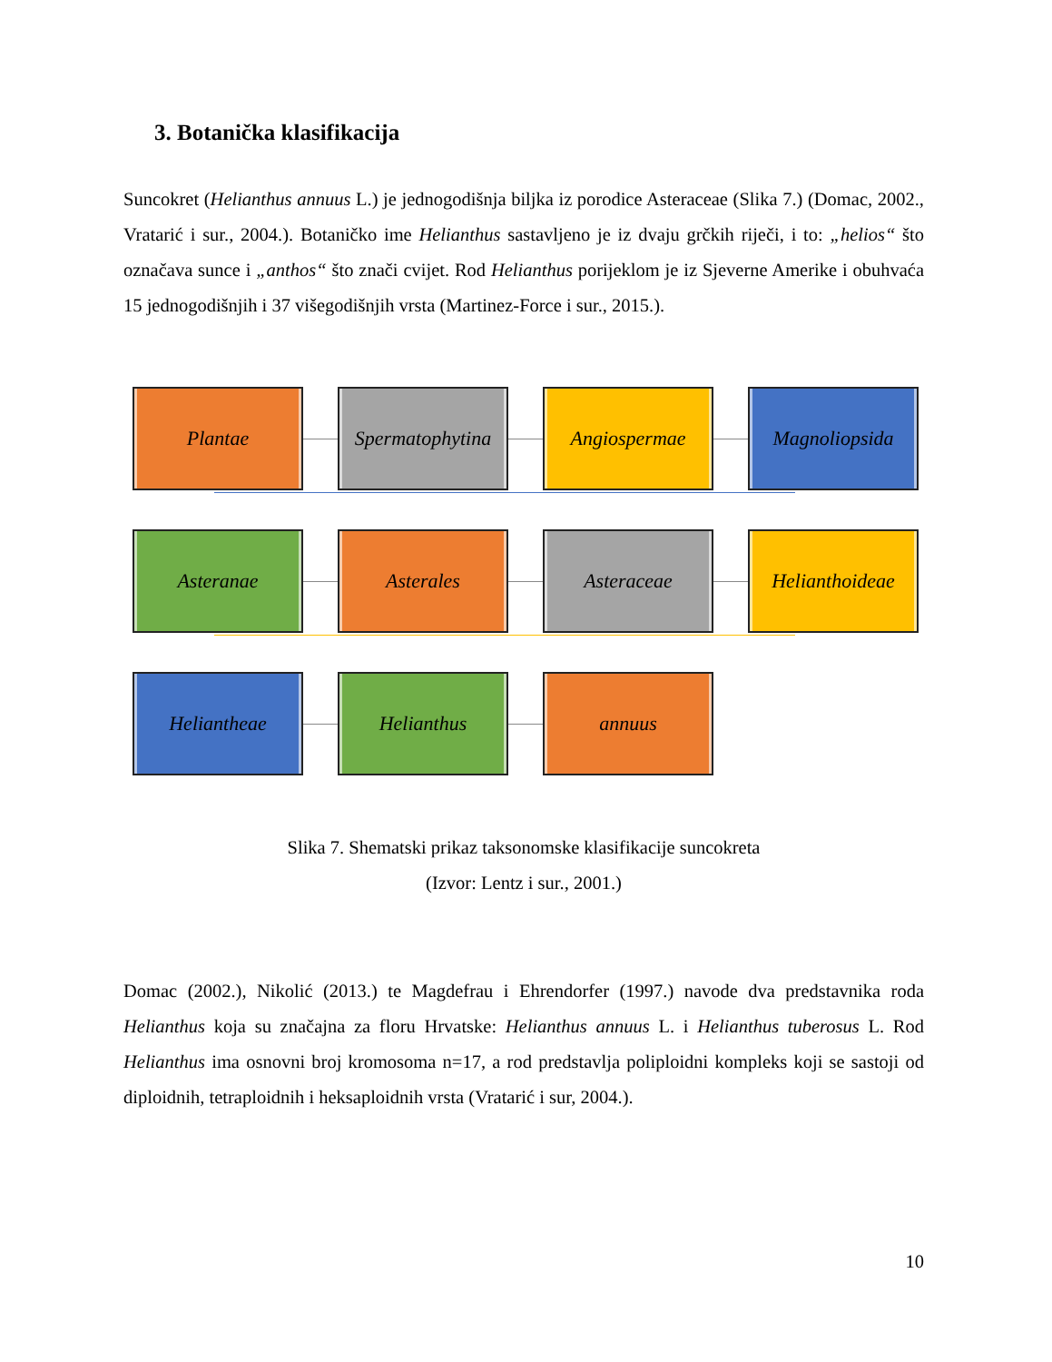3. Botanička klasifikacija
Suncokret (Helianthus annuus L.) je jednogodišnja biljka iz porodice Asteraceae (Slika 7.) (Domac, 2002., Vratarić i sur., 2004.). Botaničko ime Helianthus sastavljeno je iz dvaju grčkih riječi, i to: „helios“ što označava sunce i „anthos“ što znači cvijet. Rod Helianthus porijeklom je iz Sjeverne Amerike i obuhvaća 15 jednogodišnjih i 37 višegodišnjih vrsta (Martinez-Force i sur., 2015.).
Plantae
Spermatophytina
Angiospermae Magnoliopsida
Asteranae Asterales Asteraceae
Helianthoideae
Heliantheae Helianthus annuus
Slika 7. Shematski prikaz taksonomske klasifikacije suncokreta
(Izvor: Lentz i sur., 2001.)
Domac (2002.), Nikolić (2013.) te Magdefrau i Ehrendorfer (1997.) navode dva predstavnika roda Helianthus koja su značajna za floru Hrvatske: Helianthus annuus L. i Helianthus tuberosus L. Rod Helianthus ima osnovni broj kromosoma n=17, a rod predstavlja poliploidni kompleks koji se sastoji od diploidnih, tetraploidnih i heksaploidnih vrsta (Vratarić i sur, 2004.).
10